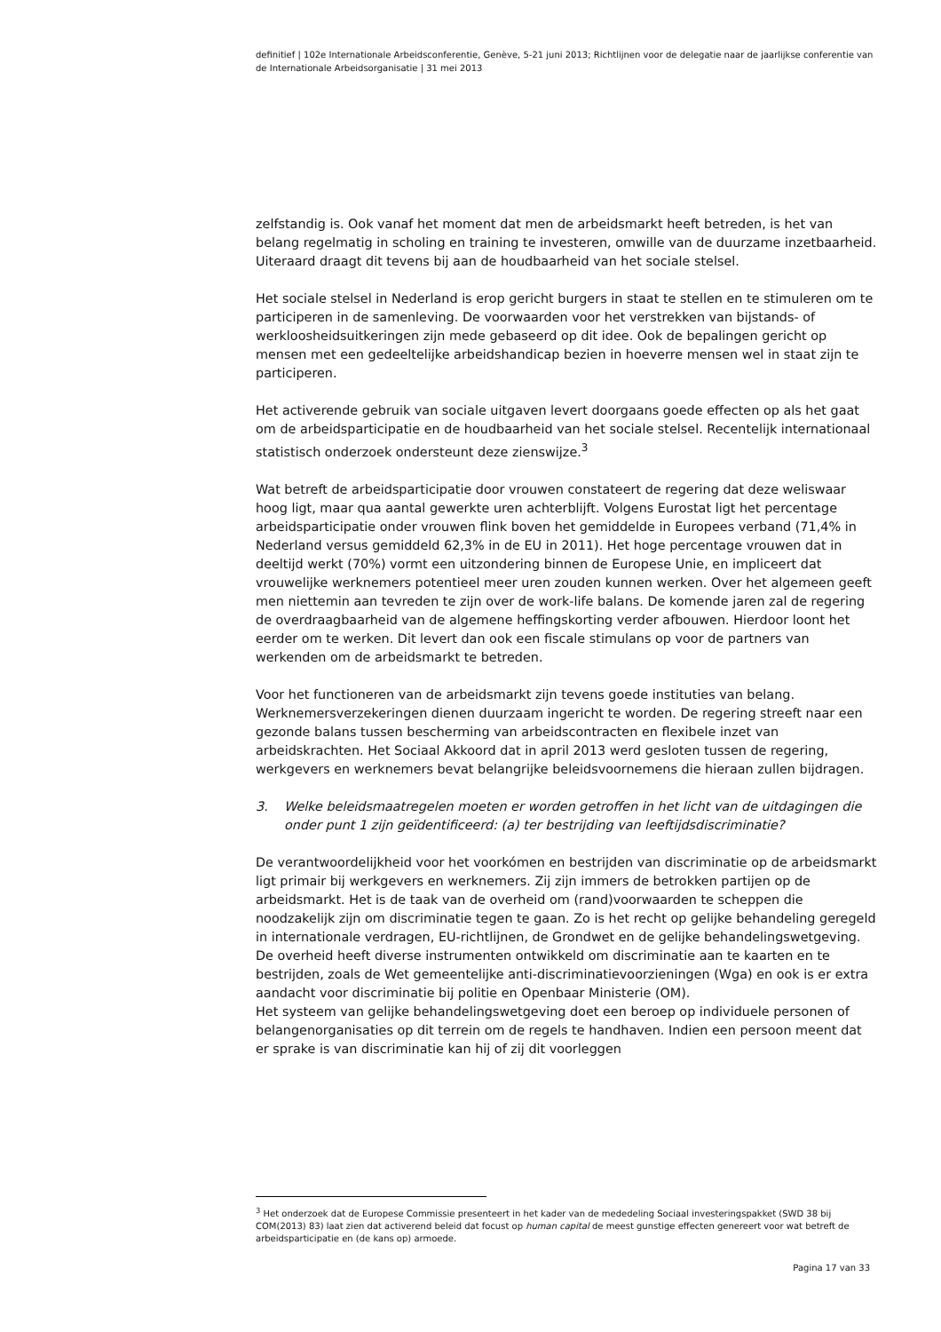definitief | 102e Internationale Arbeidsconferentie, Genève, 5-21 juni 2013; Richtlijnen voor de delegatie naar de jaarlijkse conferentie van de Internationale Arbeidsorganisatie | 31 mei 2013
zelfstandig is. Ook vanaf het moment dat men de arbeidsmarkt heeft betreden, is het van belang regelmatig in scholing en training te investeren, omwille van de duurzame inzetbaarheid. Uiteraard draagt dit tevens bij aan de houdbaarheid van het sociale stelsel.
Het sociale stelsel in Nederland is erop gericht burgers in staat te stellen en te stimuleren om te participeren in de samenleving. De voorwaarden voor het verstrekken van bijstands- of werkloosheidsuitkeringen zijn mede gebaseerd op dit idee. Ook de bepalingen gericht op mensen met een gedeeltelijke arbeidshandicap bezien in hoeverre mensen wel in staat zijn te participeren.
Het activerende gebruik van sociale uitgaven levert doorgaans goede effecten op als het gaat om de arbeidsparticipatie en de houdbaarheid van het sociale stelsel. Recentelijk internationaal statistisch onderzoek ondersteunt deze zienswijze.<sup>3</sup>
Wat betreft de arbeidsparticipatie door vrouwen constateert de regering dat deze weliswaar hoog ligt, maar qua aantal gewerkte uren achterblijft. Volgens Eurostat ligt het percentage arbeidsparticipatie onder vrouwen flink boven het gemiddelde in Europees verband (71,4% in Nederland versus gemiddeld 62,3% in de EU in 2011). Het hoge percentage vrouwen dat in deeltijd werkt (70%) vormt een uitzondering binnen de Europese Unie, en impliceert dat vrouwelijke werknemers potentieel meer uren zouden kunnen werken. Over het algemeen geeft men niettemin aan tevreden te zijn over de work-life balans. De komende jaren zal de regering de overdraagbaarheid van de algemene heffingskorting verder afbouwen. Hierdoor loont het eerder om te werken. Dit levert dan ook een fiscale stimulans op voor de partners van werkenden om de arbeidsmarkt te betreden.
Voor het functioneren van de arbeidsmarkt zijn tevens goede instituties van belang. Werknemersverzekeringen dienen duurzaam ingericht te worden. De regering streeft naar een gezonde balans tussen bescherming van arbeidscontracten en flexibele inzet van arbeidskrachten. Het Sociaal Akkoord dat in april 2013 werd gesloten tussen de regering, werkgevers en werknemers bevat belangrijke beleidsvoornemens die hieraan zullen bijdragen.
3. Welke beleidsmaatregelen moeten er worden getroffen in het licht van de uitdagingen die onder punt 1 zijn geïdentificeerd: (a) ter bestrijding van leeftijdsdiscriminatie?
De verantwoordelijkheid voor het voorkómen en bestrijden van discriminatie op de arbeidsmarkt ligt primair bij werkgevers en werknemers. Zij zijn immers de betrokken partijen op de arbeidsmarkt. Het is de taak van de overheid om (rand)voorwaarden te scheppen die noodzakelijk zijn om discriminatie tegen te gaan. Zo is het recht op gelijke behandeling geregeld in internationale verdragen, EU-richtlijnen, de Grondwet en de gelijke behandelingswetgeving. De overheid heeft diverse instrumenten ontwikkeld om discriminatie aan te kaarten en te bestrijden, zoals de Wet gemeentelijke anti-discriminatievoorzieningen (Wga) en ook is er extra aandacht voor discriminatie bij politie en Openbaar Ministerie (OM).
Het systeem van gelijke behandelingswetgeving doet een beroep op individuele personen of belangenorganisaties op dit terrein om de regels te handhaven. Indien een persoon meent dat er sprake is van discriminatie kan hij of zij dit voorleggen
<sup>3</sup> Het onderzoek dat de Europese Commissie presenteert in het kader van de mededeling Sociaal investeringspakket (SWD 38 bij COM(2013) 83) laat zien dat activerend beleid dat focust op human capital de meest gunstige effecten genereert voor wat betreft de arbeidsparticipatie en (de kans op) armoede.
Pagina 17 van 33